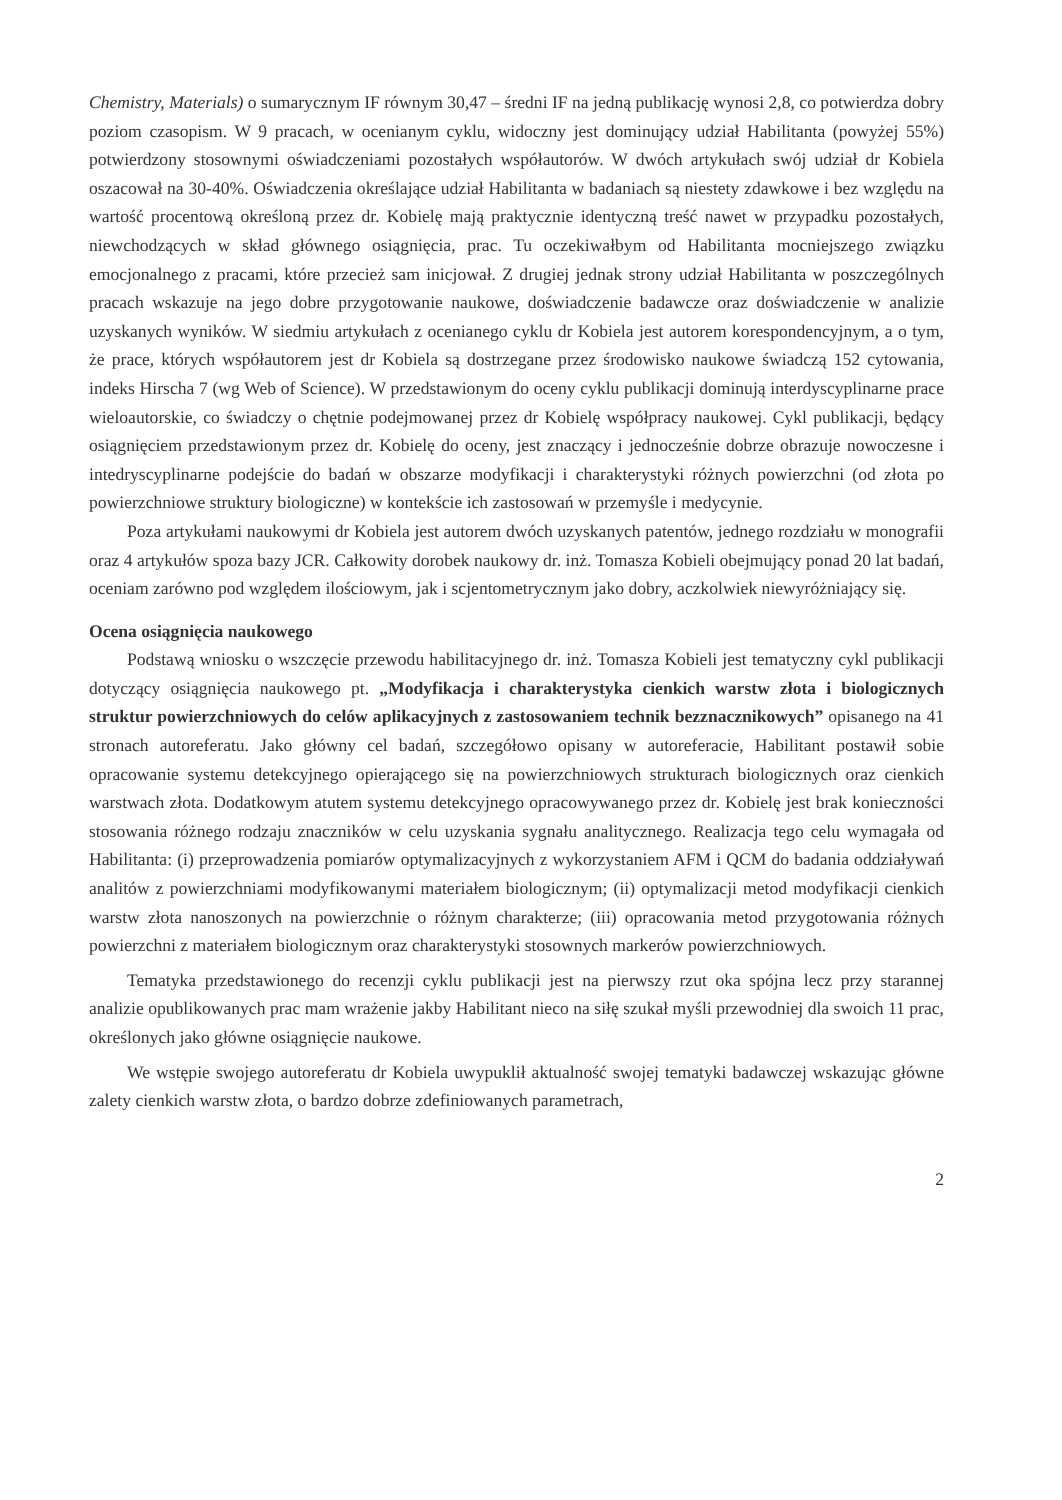Chemistry, Materials) o sumarycznym IF równym 30,47 – średni IF na jedną publikację wynosi 2,8, co potwierdza dobry poziom czasopism. W 9 pracach, w ocenianym cyklu, widoczny jest dominujący udział Habilitanta (powyżej 55%) potwierdzony stosownymi oświadczeniami pozostałych współautorów. W dwóch artykułach swój udział dr Kobiela oszacował na 30-40%. Oświadczenia określające udział Habilitanta w badaniach są niestety zdawkowe i bez względu na wartość procentową określoną przez dr. Kobielę mają praktycznie identyczną treść nawet w przypadku pozostałych, niewchodzących w skład głównego osiągnięcia, prac. Tu oczekiwałbym od Habilitanta mocniejszego związku emocjonalnego z pracami, które przecież sam inicjował. Z drugiej jednak strony udział Habilitanta w poszczególnych pracach wskazuje na jego dobre przygotowanie naukowe, doświadczenie badawcze oraz doświadczenie w analizie uzyskanych wyników. W siedmiu artykułach z ocenianego cyklu dr Kobiela jest autorem korespondencyjnym, a o tym, że prace, których współautorem jest dr Kobiela są dostrzegane przez środowisko naukowe świadczą 152 cytowania, indeks Hirscha 7 (wg Web of Science). W przedstawionym do oceny cyklu publikacji dominują interdyscyplinarne prace wieloautorskie, co świadczy o chętnie podejmowanej przez dr Kobielę współpracy naukowej. Cykl publikacji, będący osiągnięciem przedstawionym przez dr. Kobielę do oceny, jest znaczący i jednocześnie dobrze obrazuje nowoczesne i intedryscyplinarne podejście do badań w obszarze modyfikacji i charakterystyki różnych powierzchni (od złota po powierzchniowe struktury biologiczne) w kontekście ich zastosowań w przemyśle i medycynie.
Poza artykułami naukowymi dr Kobiela jest autorem dwóch uzyskanych patentów, jednego rozdziału w monografii oraz 4 artykułów spoza bazy JCR. Całkowity dorobek naukowy dr. inż. Tomasza Kobieli obejmujący ponad 20 lat badań, oceniam zarówno pod względem ilościowym, jak i scjentometrycznym jako dobry, aczkolwiek niewyróżniający się.
Ocena osiągnięcia naukowego
Podstawą wniosku o wszczęcie przewodu habilitacyjnego dr. inż. Tomasza Kobieli jest tematyczny cykl publikacji dotyczący osiągnięcia naukowego pt. „Modyfikacja i charakterystyka cienkich warstw złota i biologicznych struktur powierzchniowych do celów aplikacyjnych z zastosowaniem technik bezznacznikowych” opisanego na 41 stronach autoreferatu. Jako główny cel badań, szczegółowo opisany w autoreferacie, Habilitant postawił sobie opracowanie systemu detekcyjnego opierającego się na powierzchniowych strukturach biologicznych oraz cienkich warstwach złota. Dodatkowym atutem systemu detekcyjnego opracowywanego przez dr. Kobielę jest brak konieczności stosowania różnego rodzaju znaczników w celu uzyskania sygnału analitycznego. Realizacja tego celu wymagała od Habilitanta: (i) przeprowadzenia pomiarów optymalizacyjnych z wykorzystaniem AFM i QCM do badania oddziaływań analitów z powierzchniami modyfikowanymi materiałem biologicznym; (ii) optymalizacji metod modyfikacji cienkich warstw złota nanoszonych na powierzchnie o różnym charakterze; (iii) opracowania metod przygotowania różnych powierzchni z materiałem biologicznym oraz charakterystyki stosownych markerów powierzchniowych.
Tematyka przedstawionego do recenzji cyklu publikacji jest na pierwszy rzut oka spójna lecz przy starannej analizie opublikowanych prac mam wrażenie jakby Habilitant nieco na siłę szukał myśli przewodniej dla swoich 11 prac, określonych jako główne osiągnięcie naukowe.
We wstępie swojego autoreferatu dr Kobiela uwypuklił aktualność swojej tematyki badawczej wskazując główne zalety cienkich warstw złota, o bardzo dobrze zdefiniowanych parametrach,
2